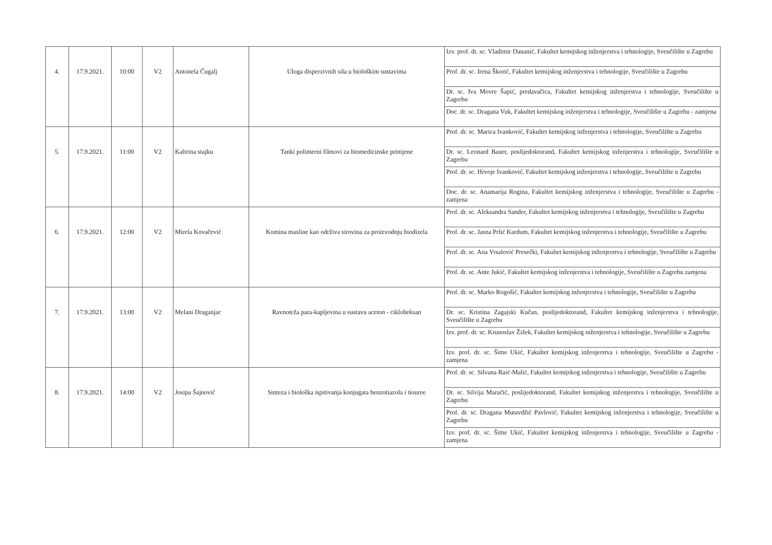| 4. | 17.9.2021. | 10:00 | V2 | Antonela Čugalj | Uloga disperzivnih sila u biološkim sustavima | Izv. prof. dr. sc. Vladimir Dananić, Fakultet kemijskog inženjerstva i tehnologije, Sveučilište u Zagrebu |
| | | | | | | Prof. dr. sc. Irena Škorić, Fakultet kemijskog inženjerstva i tehnologije, Sveučilište u Zagrebu |
| | | | | | | Dr. sc. Iva Movre Šapić, predavačica, Fakultet kemijskog inženjerstva i tehnologije, Sveučilište u Zagrebu |
| | | | | | | Doc. dr. sc. Dragana Vuk, Fakultet kemijskog inženjerstva i tehnologije, Sveučilište u Zagrebu - zamjena |
| 5. | 17.9.2021. | 11:00 | V2 | Kaltrina stajku | Tanki polimerni filmovi za biomedicinske primjene | Prof. dr. sc. Marica Ivanković, Fakultet kemijskog inženjerstva i tehnologije, Sveučilište u Zagrebu |
| | | | | | | Dr. sc. Leonard Bauer, poslijedoktorand, Fakultet kemijskog inženjerstva i tehnologije, Sveučilište u Zagrebu |
| | | | | | | Prof. dr. sc. Hrvoje Ivanković, Fakultet kemijskog inženjerstva i tehnologije, Sveučilište u Zagrebu |
| | | | | | | Doc. dr. sc. Anamarija Rogina, Fakultet kemijskog inženjerstva i tehnologije, Sveučilište u Zagrebu - zamjena |
| 6. | 17.9.2021. | 12:00 | V2 | Mirela Kovačević | Komina masline kao održiva sirovina za proizvodnju biodizela | Prof. dr. sc. Aleksandra Sander, Fakultet kemijskog inženjerstva i tehnologije, Sveučilište u Zagrebu |
| | | | | | | Prof. dr. sc. Jasna Prlić Kardum, Fakultet kemijskog inženjerstva i tehnologije, Sveučilište u Zagrebu |
| | | | | | | Prof. dr. sc. Ana Vrsalović Presečki, Fakultet kemijskog inženjerstva i tehnologije, Sveučilište u Zagrebu |
| | | | | | | Prof. dr. sc. Ante Jukić, Fakultet kemijskog inženjerstva i tehnologije, Sveučilište u Zagrebu zamjena |
| 7. | 17.9.2021. | 13:00 | V2 | Melani Draganjac | Ravnoteža para-kapljevina u sustavu aceton - cikloheksan | Prof. dr. sc. Marko Rogošić, Fakultet kemijskog inženjerstva i tehnologije, Sveučilište u Zagrebu |
| | | | | | | Dr. sc. Kristina Zagajski Kučan, poslijedoktorand, Fakultet kemijskog inženjerstva i tehnologije, Sveučilište u Zagrebu |
| | | | | | | Izv. prof. dr. sc. Krunoslav Žižek, Fakultet kemijskog inženjerstva i tehnologije, Sveučilište u Zagrebu |
| | | | | | | Izv. prof. dr. sc. Šime Ukić, Fakultet kemijskog inženjerstva i tehnologije, Sveučilište u Zagrebu - zamjena |
| 8. | 17.9.2021. | 14:00 | V2 | Josipa Šajnović | Sinteza i biološka ispitivanja konjugata benzotiazola i tiouree | Prof. dr. sc. Silvana Raić-Malić, Fakultet kemijskog inženjerstva i tehnologije, Sveučilište u Zagrebu |
| | | | | | | Dr. sc. Silvija Maračić, poslijedoktorand, Fakultet kemijskog inženjerstva i tehnologije, Sveučilište u Zagrebu |
| | | | | | | Prof. dr. sc. Dragana Mutavdžić Pavlović, Fakultet kemijskog inženjerstva i tehnologije, Sveučilište u Zagrebu |
| | | | | | | Izv. prof. dr. sc. Šime Ukić, Fakultet kemijskog inženjerstva i tehnologije, Sveučilište u Zagrebu - zamjena |